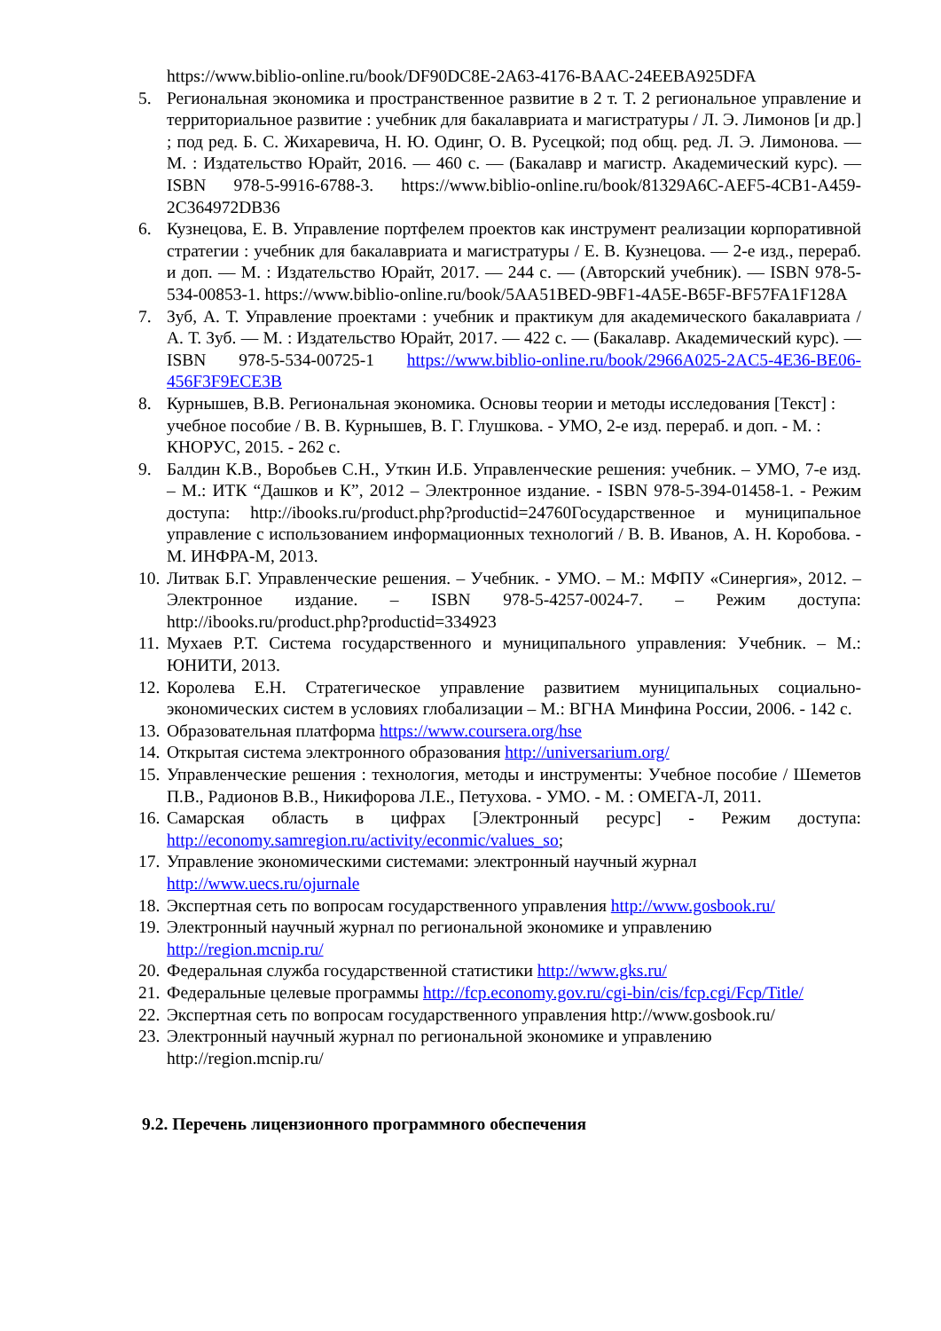https://www.biblio-online.ru/book/DF90DC8E-2A63-4176-BAAC-24EEBA925DFA
5. Региональная экономика и пространственное развитие в 2 т. Т. 2 региональное управление и территориальное развитие : учебник для бакалавриата и магистратуры / Л. Э. Лимонов [и др.] ; под ред. Б. С. Жихаревича, Н. Ю. Одинг, О. В. Русецкой; под общ. ред. Л. Э. Лимонова. — М. : Издательство Юрайт, 2016. — 460 с. — (Бакалавр и магистр. Академический курс). — ISBN 978-5-9916-6788-3. https://www.biblio-online.ru/book/81329A6C-AEF5-4CB1-A459-2C364972DB36
6. Кузнецова, Е. В. Управление портфелем проектов как инструмент реализации корпоративной стратегии : учебник для бакалавриата и магистратуры / Е. В. Кузнецова. — 2-е изд., перераб. и доп. — М. : Издательство Юрайт, 2017. — 244 с. — (Авторский учебник). — ISBN 978-5-534-00853-1. https://www.biblio-online.ru/book/5AA51BED-9BF1-4A5E-B65F-BF57FA1F128A
7. Зуб, А. Т. Управление проектами : учебник и практикум для академического бакалавриата / А. Т. Зуб. — М. : Издательство Юрайт, 2017. — 422 с. — (Бакалавр. Академический курс). — ISBN 978-5-534-00725-1 https://www.biblio-online.ru/book/2966A025-2AC5-4E36-BE06-456F3F9ECE3B
8. Курнышев, В.В. Региональная экономика. Основы теории и методы исследования [Текст] : учебное пособие / В. В. Курнышев, В. Г. Глушкова. - УМО, 2-е изд. перераб. и доп. - М. : КНОРУС, 2015. - 262 с.
9. Балдин К.В., Воробьев С.Н., Уткин И.Б. Управленческие решения: учебник. – УМО, 7-е изд. – М.: ИТК “Дашков и К”, 2012 – Электронное издание. - ISBN 978-5-394-01458-1. - Режим доступа: http://ibooks.ru/product.php?productid=24760Государственное и муниципальное управление с использованием информационных технологий / В. В. Иванов, А. Н. Коробова. - М. ИНФРА-М, 2013.
10. Литвак Б.Г. Управленческие решения. – Учебник. - УМО. – М.: МФПУ «Синергия», 2012. – Электронное издание. – ISBN 978-5-4257-0024-7. – Режим доступа: http://ibooks.ru/product.php?productid=334923
11. Мухаев Р.Т. Система государственного и муниципального управления: Учебник. – М.: ЮНИТИ, 2013.
12. Королева Е.Н. Стратегическое управление развитием муниципальных социально-экономических систем в условиях глобализации – М.: ВГНА Минфина России, 2006. - 142 с.
13. Образовательная платформа https://www.coursera.org/hse
14. Открытая система электронного образования http://universarium.org/
15. Управленческие решения : технология, методы и инструменты: Учебное пособие / Шеметов П.В., Радионов В.В., Никифорова Л.Е., Петухова. - УМО. - М. : ОМЕГА-Л, 2011.
16. Самарская область в цифрах [Электронный ресурс] - Режим доступа: http://economy.samregion.ru/activity/econmic/values_so;
17. Управление экономическими системами: электронный научный журнал http://www.uecs.ru/ojurnale
18. Экспертная сеть по вопросам государственного управления http://www.gosbook.ru/
19. Электронный научный журнал по региональной экономике и управлению http://region.mcnip.ru/
20. Федеральная служба государственной статистики http://www.gks.ru/
21. Федеральные целевые программы http://fcp.economy.gov.ru/cgi-bin/cis/fcp.cgi/Fcp/Title/
22. Экспертная сеть по вопросам государственного управления http://www.gosbook.ru/
23. Электронный научный журнал по региональной экономике и управлению http://region.mcnip.ru/
9.2. Перечень лицензионного программного обеспечения